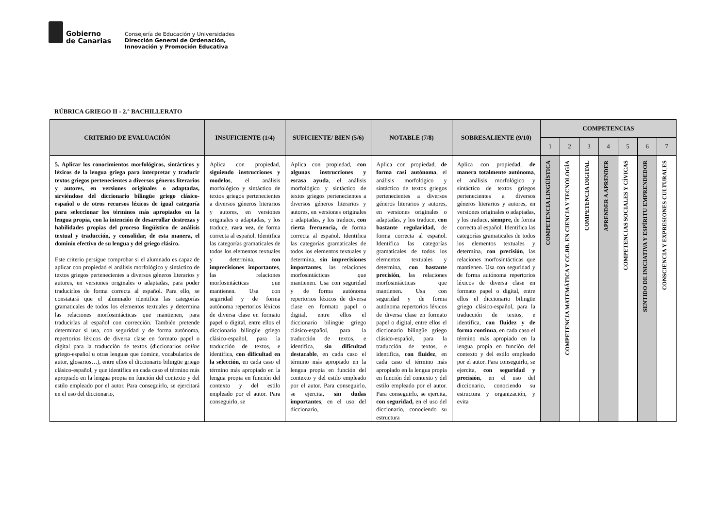Gobierno
de Canarias
Consejería de Educación y Universidades
Dirección General de Ordenación,
Innovación y Promoción Educativa
RÚBRICA GRIEGO II - 2.º BACHILLERATO
| CRITERIO DE EVALUACIÓN | INSUFICIENTE (1/4) | SUFICIENTE/ BIEN (5/6) | NOTABLE (7/8) | SOBRESALIENTE (9/10) | COMPETENCIAS | | | | | | |
| --- | --- | --- | --- | --- | --- | --- | --- | --- | --- | --- | --- |
| | | | | | 1 | 2 | 3 | 4 | 5 | 6 | 7 |
| 5. Aplicar los conocimientos morfológicos, sintácticos y léxicos de la lengua griega para interpretar y traducir textos griegos pertenecientes a diversos géneros literarios y autores, en versiones originales o adaptadas, sirviéndose del diccionario bilingüe griego clásico-español o de otros recursos léxicos de igual categoría para seleccionar los términos más apropiados en la lengua propia, con la intención de desarrollar destrezas y habilidades propias del proceso lingüístico de análisis textual y traducción, y consolidar, de esta manera, el dominio efectivo de su lengua y del griego clásico. Este criterio persigue comprobar si el alumnado es capaz de aplicar con propiedad el análisis morfológico y sintáctico de textos griegos pertenecientes a diversos géneros literarios y autores, en versiones originales o adaptadas, para poder traducirlos de forma correcta al español. Para ello, se constatará que el alumnado identifica las categorías gramaticales de todos los elementos textuales y determina las relaciones morfosintácticas que mantienen, para traducirlas al español con corrección. También pretende determinar si usa, con seguridad y de forma autónoma, repertorios léxicos de diversa clase en formato papel o digital para la traducción de textos (diccionarios online griego-español u otras lenguas que domine, vocabularios de autor, glosarios…), entre ellos el diccionario bilingüe griego clásico-español, y que identifica en cada caso el término más apropiado en la lengua propia en función del contexto y del estilo empleado por el autor. Para conseguirlo, se ejercitará en el uso del diccionario, | Aplica con propiedad, siguiendo instrucciones y modelos , el análisis morfológico y sintáctico de textos griegos pertenecientes a diversos géneros literarios y autores, en versiones originales o adaptadas, y los traduce, rara vez, de forma correcta al español. Identifica las categorías gramaticales de todos los elementos textuales y determina, con imprecisiones importantes , las relaciones morfosintácticas que mantienen. Usa con seguridad y de forma autónoma repertorios léxicos de diversa clase en formato papel o digital, entre ellos el diccionario bilingüe griego clásico-español, para la traducción de textos, e identifica, con dificultad en la selección , en cada caso el término más apropiado en la lengua propia en función del contexto y del estilo empleado por el autor. Para conseguirlo, se | Aplica con propiedad, con algunas instrucciones y escasa ayuda , el análisis morfológico y sintáctico de textos griegos pertenecientes a diversos géneros literarios y autores, en versiones originales o adaptadas, y los traduce, con cierta frecuencia, de forma correcta al español. Identifica las categorías gramaticales de todos los elementos textuales y determina, sin imprecisiones importantes , las relaciones morfosintácticas que mantienen. Usa con seguridad y de forma autónoma repertorios léxicos de diversa clase en formato papel o digital, entre ellos el diccionario bilingüe griego clásico-español, para la traducción de textos, e identifica, sin dificultad destacable , en cada caso el término más apropiado en la lengua propia en función del contexto y del estilo empleado por el autor. Para conseguirlo, se ejercita, sin dudas importantes , en el uso del diccionario, | Aplica con propiedad, de forma casi autónoma , el análisis morfológico y sintáctico de textos griegos pertenecientes a diversos géneros literarios y autores, en versiones originales o adaptadas, y los traduce, con bastante regularidad, de forma correcta al español. Identifica las categorías gramaticales de todos los elementos textuales y determina, con bastante precisión , las relaciones morfosintácticas que mantienen. Usa con seguridad y de forma autónoma repertorios léxicos de diversa clase en formato papel o digital, entre ellos el diccionario bilingüe griego clásico-español, para la traducción de textos, e identifica, con fluidez , en cada caso el término más apropiado en la lengua propia en función del contexto y del estilo empleado por el autor. Para conseguirlo, se ejercita, con seguridad, en el uso del diccionario, conociendo su estructura | Aplica con propiedad, de manera totalmente autónoma , el análisis morfológico y sintáctico de textos griegos pertenecientes a diversos géneros literarios y autores, en versiones originales o adaptadas, y los traduce, siempre, de forma correcta al español. Identifica las categorías gramaticales de todos los elementos textuales y determina, con precisión , las relaciones morfosintácticas que mantienen. Usa con seguridad y de forma autónoma repertorios léxicos de diversa clase en formato papel o digital, entre ellos el diccionario bilingüe griego clásico-español, para la traducción de textos, e identifica, con fluidez y de forma continua , en cada caso el término más apropiado en la lengua propia en función del contexto y del estilo empleado por el autor. Para conseguirlo, se ejercita, con seguridad y precisión , en el uso del diccionario, conociendo su estructura y organización, y evita | COMPETENCIA LINGÜÍSTICA | COMPETENCIA MATEMÁTICA Y CC.BB. EN CIENCIA Y TECNOLOGÍA | COMPETENCIA DIGITAL | APRENDER A APRENDER | COMPETENCIAS SOCIALES Y CÍVICAS | SENTIDO DE INICIATIVA Y ESPÍRITU EMPRENDEDOR | CONSCIENCIA Y EXPRESIONES CULTURALES |